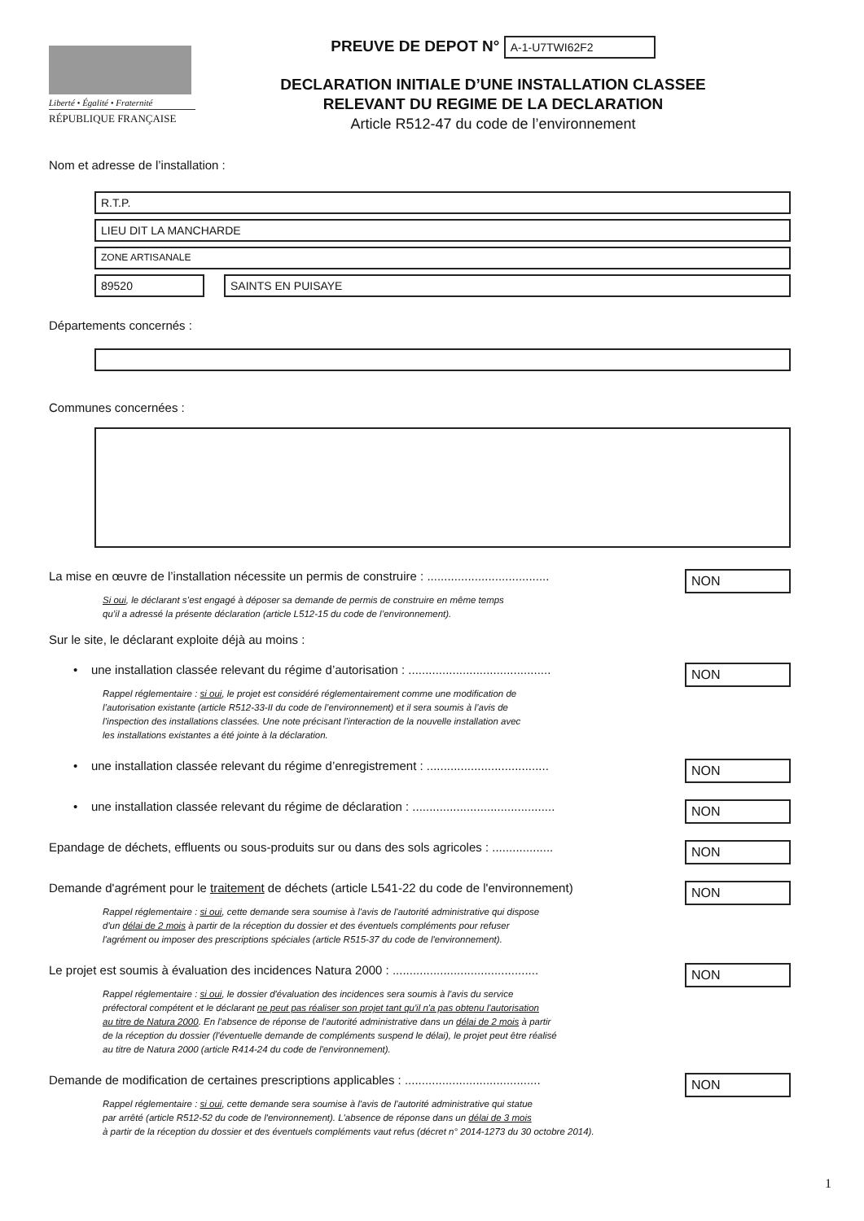Liberté • Égalité • Fraternité
RÉPUBLIQUE FRANÇAISE
PREUVE DE DEPOT N° A-1-U7TWI62F2
DECLARATION INITIALE D’UNE INSTALLATION CLASSEE
RELEVANT DU REGIME DE LA DECLARATION
Article R512-47 du code de l’environnement
Nom et adresse de l’installation :
R.T.P.
LIEU DIT LA MANCHARDE
ZONE ARTISANALE
89520 SAINTS EN PUISAYE
Départements concernés :
Communes concernées :
La mise en œuvre de l’installation nécessite un permis de construire : ....................................
NON
Si oui, le déclarant s’est engagé à déposer sa demande de permis de construire en même temps
qu’il a adressé la présente déclaration (article L512-15 du code de l’environnement).
Sur le site, le déclarant exploite déjà au moins :
• une installation classée relevant du régime d’autorisation : ..........................................
NON
Rappel réglementaire : si oui, le projet est considéré réglementairement comme une modification de
l’autorisation existante (article R512-33-II du code de l’environnement) et il sera soumis à l’avis de
l’inspection des installations classées. Une note précisant l’interaction de la nouvelle installation avec
les installations existantes a été jointe à la déclaration.
• une installation classée relevant du régime d’enregistrement : ....................................
NON
• une installation classée relevant du régime de déclaration : ..........................................
NON
Epandage de déchets, effluents ou sous-produits sur ou dans des sols agricoles : ..................
NON
Demande d'agrément pour le traitement de déchets (article L541-22 du code de l'environnement)
NON
Rappel réglementaire : si oui, cette demande sera soumise à l'avis de l'autorité administrative qui dispose
d'un délai de 2 mois à partir de la réception du dossier et des éventuels compléments pour refuser
l'agrément ou imposer des prescriptions spéciales (article R515-37 du code de l'environnement).
Le projet est soumis à évaluation des incidences Natura 2000 : ...........................................
NON
Rappel réglementaire : si oui, le dossier d'évaluation des incidences sera soumis à l'avis du service
préfectoral compétent et le déclarant ne peut pas réaliser son projet tant qu'il n'a pas obtenu l'autorisation
au titre de Natura 2000. En l'absence de réponse de l'autorité administrative dans un délai de 2 mois à partir
de la réception du dossier (l'éventuelle demande de compléments suspend le délai), le projet peut être réalisé
au titre de Natura 2000 (article R414-24 du code de l'environnement).
Demande de modification de certaines prescriptions applicables : ........................................
NON
Rappel réglementaire : si oui, cette demande sera soumise à l'avis de l'autorité administrative qui statue
par arrêté (article R512-52 du code de l'environnement). L'absence de réponse dans un délai de 3 mois
à partir de la réception du dossier et des éventuels compléments vaut refus (décret n° 2014-1273 du 30 octobre 2014).
1